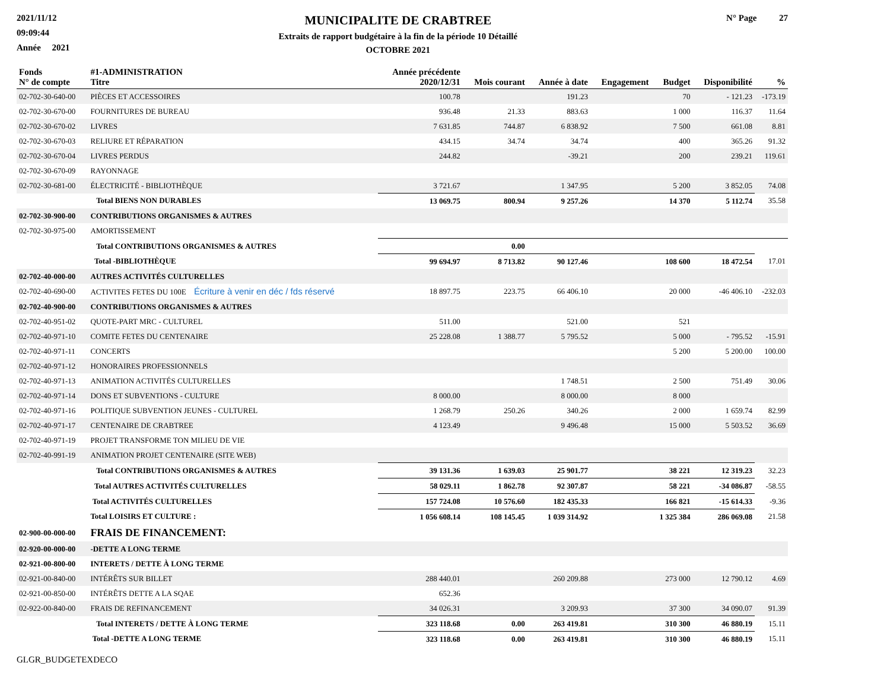2021/11/12
09:09:44
Année 2021
MUNICIPALITE DE CRABTREE
Extraits de rapport budgétaire à la fin de la période 10 Détaillé
OCTOBRE 2021
N° Page 27
| Fonds N° de compte | #1-ADMINISTRATION Titre | Année précédente 2020/12/31 | Mois courant | Année à date | Engagement | Budget | Disponibilité | % |
| --- | --- | --- | --- | --- | --- | --- | --- | --- |
| 02-702-30-640-00 | PIÈCES ET ACCESSOIRES | 100.78 | | 191.23 | | 70 | - 121.23 | -173.19 |
| 02-702-30-670-00 | FOURNITURES DE BUREAU | 936.48 | 21.33 | 883.63 | | 1 000 | 116.37 | 11.64 |
| 02-702-30-670-02 | LIVRES | 7 631.85 | 744.87 | 6 838.92 | | 7 500 | 661.08 | 8.81 |
| 02-702-30-670-03 | RELIURE ET RÉPARATION | 434.15 | 34.74 | 34.74 | | 400 | 365.26 | 91.32 |
| 02-702-30-670-04 | LIVRES PERDUS | 244.82 | | -39.21 | | 200 | 239.21 | 119.61 |
| 02-702-30-670-09 | RAYONNAGE | | | | | | | |
| 02-702-30-681-00 | ÉLECTRICITÉ - BIBLIOTHÈQUE | 3 721.67 | | 1 347.95 | | 5 200 | 3 852.05 | 74.08 |
| | Total BIENS NON DURABLES | 13 069.75 | 800.94 | 9 257.26 | | 14 370 | 5 112.74 | 35.58 |
| 02-702-30-900-00 | CONTRIBUTIONS ORGANISMES & AUTRES | | | | | | | |
| 02-702-30-975-00 | AMORTISSEMENT | | | | | | | |
| | Total CONTRIBUTIONS ORGANISMES & AUTRES | | 0.00 | | | | | |
| | Total -BIBLIOTHÈQUE | 99 694.97 | 8 713.82 | 90 127.46 | | 108 600 | 18 472.54 | 17.01 |
| 02-702-40-000-00 | AUTRES ACTIVITÉS CULTURELLES | | | | | | | |
| 02-702-40-690-00 | ACTIVITES FETES DU 100E Écriture à venir en déc / fds réservé | 18 897.75 | 223.75 | 66 406.10 | | 20 000 | -46 406.10 | -232.03 |
| 02-702-40-900-00 | CONTRIBUTIONS ORGANISMES & AUTRES | | | | | | | |
| 02-702-40-951-02 | QUOTE-PART MRC - CULTUREL | 511.00 | | 521.00 | | 521 | | |
| 02-702-40-971-10 | COMITE FETES DU CENTENAIRE | 25 228.08 | 1 388.77 | 5 795.52 | | 5 000 | - 795.52 | -15.91 |
| 02-702-40-971-11 | CONCERTS | | | | | 5 200 | 5 200.00 | 100.00 |
| 02-702-40-971-12 | HONORAIRES PROFESSIONNELS | | | | | | | |
| 02-702-40-971-13 | ANIMATION ACTIVITÉS CULTURELLES | | | 1 748.51 | | 2 500 | 751.49 | 30.06 |
| 02-702-40-971-14 | DONS ET SUBVENTIONS - CULTURE | 8 000.00 | | 8 000.00 | | 8 000 | | |
| 02-702-40-971-16 | POLITIQUE SUBVENTION JEUNES - CULTUREL | 1 268.79 | 250.26 | 340.26 | | 2 000 | 1 659.74 | 82.99 |
| 02-702-40-971-17 | CENTENAIRE DE CRABTREE | 4 123.49 | | 9 496.48 | | 15 000 | 5 503.52 | 36.69 |
| 02-702-40-971-19 | PROJET TRANSFORME TON MILIEU DE VIE | | | | | | | |
| 02-702-40-991-19 | ANIMATION PROJET CENTENAIRE (SITE WEB) | | | | | | | |
| | Total CONTRIBUTIONS ORGANISMES & AUTRES | 39 131.36 | 1 639.03 | 25 901.77 | | 38 221 | 12 319.23 | 32.23 |
| | Total AUTRES ACTIVITÉS CULTURELLES | 58 029.11 | 1 862.78 | 92 307.87 | | 58 221 | -34 086.87 | -58.55 |
| | Total ACTIVITÉS CULTURELLES | 157 724.08 | 10 576.60 | 182 435.33 | | 166 821 | -15 614.33 | -9.36 |
| | Total LOISIRS ET CULTURE : | 1 056 608.14 | 108 145.45 | 1 039 314.92 | | 1 325 384 | 286 069.08 | 21.58 |
| 02-900-00-000-00 | FRAIS DE FINANCEMENT: | | | | | | | |
| 02-920-00-000-00 | -DETTE A LONG TERME | | | | | | | |
| 02-921-00-800-00 | INTERETS / DETTE À LONG TERME | | | | | | | |
| 02-921-00-840-00 | INTÉRÊTS SUR BILLET | 288 440.01 | | 260 209.88 | | 273 000 | 12 790.12 | 4.69 |
| 02-921-00-850-00 | INTÉRÊTS DETTE A LA SQAE | 652.36 | | | | | | |
| 02-922-00-840-00 | FRAIS DE REFINANCEMENT | 34 026.31 | | 3 209.93 | | 37 300 | 34 090.07 | 91.39 |
| | Total INTERETS / DETTE À LONG TERME | 323 118.68 | 0.00 | 263 419.81 | | 310 300 | 46 880.19 | 15.11 |
| | Total -DETTE A LONG TERME | 323 118.68 | 0.00 | 263 419.81 | | 310 300 | 46 880.19 | 15.11 |
GLGR_BUDGETEXDECO